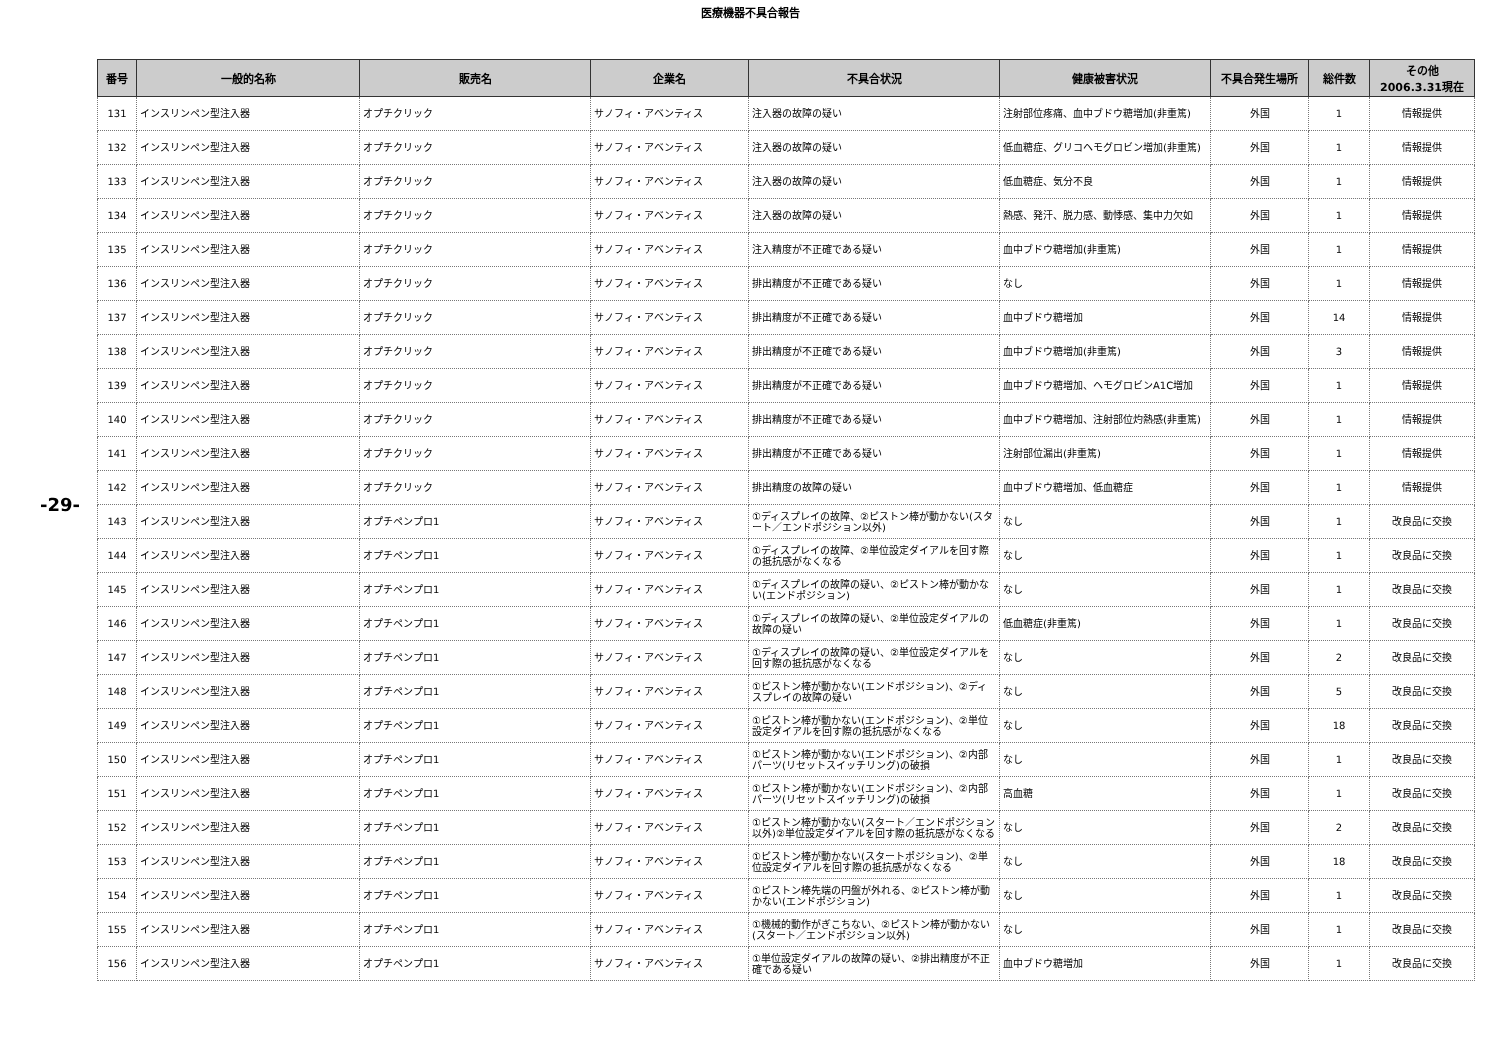医療機器不具合報告
-29-
| 番号 | 一般的名称 | 販売名 | 企業名 | 不具合状況 | 健康被害状況 | 不具合発生場所 | 総件数 | その他 2006.3.31現在 |
| --- | --- | --- | --- | --- | --- | --- | --- | --- |
| 131 | インスリンペン型注入器 | オプチクリック | サノフィ・アベンティス | 注入器の故障の疑い | 注射部位疼痛、血中ブドウ糖増加(非重篤) | 外国 | 1 | 情報提供 |
| 132 | インスリンペン型注入器 | オプチクリック | サノフィ・アベンティス | 注入器の故障の疑い | 低血糖症、グリコヘモグロビン増加(非重篤) | 外国 | 1 | 情報提供 |
| 133 | インスリンペン型注入器 | オプチクリック | サノフィ・アベンティス | 注入器の故障の疑い | 低血糖症、気分不良 | 外国 | 1 | 情報提供 |
| 134 | インスリンペン型注入器 | オプチクリック | サノフィ・アベンティス | 注入器の故障の疑い | 熱感、発汗、脱力感、動悸感、集中力欠如 | 外国 | 1 | 情報提供 |
| 135 | インスリンペン型注入器 | オプチクリック | サノフィ・アベンティス | 注入精度が不正確である疑い | 血中ブドウ糖増加(非重篤) | 外国 | 1 | 情報提供 |
| 136 | インスリンペン型注入器 | オプチクリック | サノフィ・アベンティス | 排出精度が不正確である疑い | なし | 外国 | 1 | 情報提供 |
| 137 | インスリンペン型注入器 | オプチクリック | サノフィ・アベンティス | 排出精度が不正確である疑い | 血中ブドウ糖増加 | 外国 | 14 | 情報提供 |
| 138 | インスリンペン型注入器 | オプチクリック | サノフィ・アベンティス | 排出精度が不正確である疑い | 血中ブドウ糖増加(非重篤) | 外国 | 3 | 情報提供 |
| 139 | インスリンペン型注入器 | オプチクリック | サノフィ・アベンティス | 排出精度が不正確である疑い | 血中ブドウ糖増加、ヘモグロビンA1C増加 | 外国 | 1 | 情報提供 |
| 140 | インスリンペン型注入器 | オプチクリック | サノフィ・アベンティス | 排出精度が不正確である疑い | 血中ブドウ糖増加、注射部位灼熱感(非重篤) | 外国 | 1 | 情報提供 |
| 141 | インスリンペン型注入器 | オプチクリック | サノフィ・アベンティス | 排出精度が不正確である疑い | 注射部位漏出(非重篤) | 外国 | 1 | 情報提供 |
| 142 | インスリンペン型注入器 | オプチクリック | サノフィ・アベンティス | 排出精度の故障の疑い | 血中ブドウ糖増加、低血糖症 | 外国 | 1 | 情報提供 |
| 143 | インスリンペン型注入器 | オプチペンプロ1 | サノフィ・アベンティス | ①ディスプレイの故障、②ピストン棒が動かない(スタート／エンドポジション以外) | なし | 外国 | 1 | 改良品に交換 |
| 144 | インスリンペン型注入器 | オプチペンプロ1 | サノフィ・アベンティス | ①ディスプレイの故障、②単位設定ダイアルを回す際の抵抗感がなくなる | なし | 外国 | 1 | 改良品に交換 |
| 145 | インスリンペン型注入器 | オプチペンプロ1 | サノフィ・アベンティス | ①ディスプレイの故障の疑い、②ピストン棒が動かない(エンドポジション) | なし | 外国 | 1 | 改良品に交換 |
| 146 | インスリンペン型注入器 | オプチペンプロ1 | サノフィ・アベンティス | ①ディスプレイの故障の疑い、②単位設定ダイアルの故障の疑い | 低血糖症(非重篤) | 外国 | 1 | 改良品に交換 |
| 147 | インスリンペン型注入器 | オプチペンプロ1 | サノフィ・アベンティス | ①ディスプレイの故障の疑い、②単位設定ダイアルを回す際の抵抗感がなくなる | なし | 外国 | 2 | 改良品に交換 |
| 148 | インスリンペン型注入器 | オプチペンプロ1 | サノフィ・アベンティス | ①ピストン棒が動かない(エンドポジション)、②ディスプレイの故障の疑い | なし | 外国 | 5 | 改良品に交換 |
| 149 | インスリンペン型注入器 | オプチペンプロ1 | サノフィ・アベンティス | ①ピストン棒が動かない(エンドポジション)、②単位設定ダイアルを回す際の抵抗感がなくなる | なし | 外国 | 18 | 改良品に交換 |
| 150 | インスリンペン型注入器 | オプチペンプロ1 | サノフィ・アベンティス | ①ピストン棒が動かない(エンドポジション)、②内部パーツ(リセットスイッチリング)の破損 | なし | 外国 | 1 | 改良品に交換 |
| 151 | インスリンペン型注入器 | オプチペンプロ1 | サノフィ・アベンティス | ①ピストン棒が動かない(エンドポジション)、②内部パーツ(リセットスイッチリング)の破損 | 高血糖 | 外国 | 1 | 改良品に交換 |
| 152 | インスリンペン型注入器 | オプチペンプロ1 | サノフィ・アベンティス | ①ピストン棒が動かない(スタート／エンドポジション以外)②単位設定ダイアルを回す際の抵抗感がなくなる | なし | 外国 | 2 | 改良品に交換 |
| 153 | インスリンペン型注入器 | オプチペンプロ1 | サノフィ・アベンティス | ①ピストン棒が動かない(スタートポジション)、②単位設定ダイアルを回す際の抵抗感がなくなる | なし | 外国 | 18 | 改良品に交換 |
| 154 | インスリンペン型注入器 | オプチペンプロ1 | サノフィ・アベンティス | ①ピストン棒先端の円盤が外れる、②ピストン棒が動かない(エンドポジション) | なし | 外国 | 1 | 改良品に交換 |
| 155 | インスリンペン型注入器 | オプチペンプロ1 | サノフィ・アベンティス | ①機械的動作がぎこちない、②ピストン棒が動かない(スタート／エンドポジション以外) | なし | 外国 | 1 | 改良品に交換 |
| 156 | インスリンペン型注入器 | オプチペンプロ1 | サノフィ・アベンティス | ①単位設定ダイアルの故障の疑い、②排出精度が不正確である疑い | 血中ブドウ糖増加 | 外国 | 1 | 改良品に交換 |